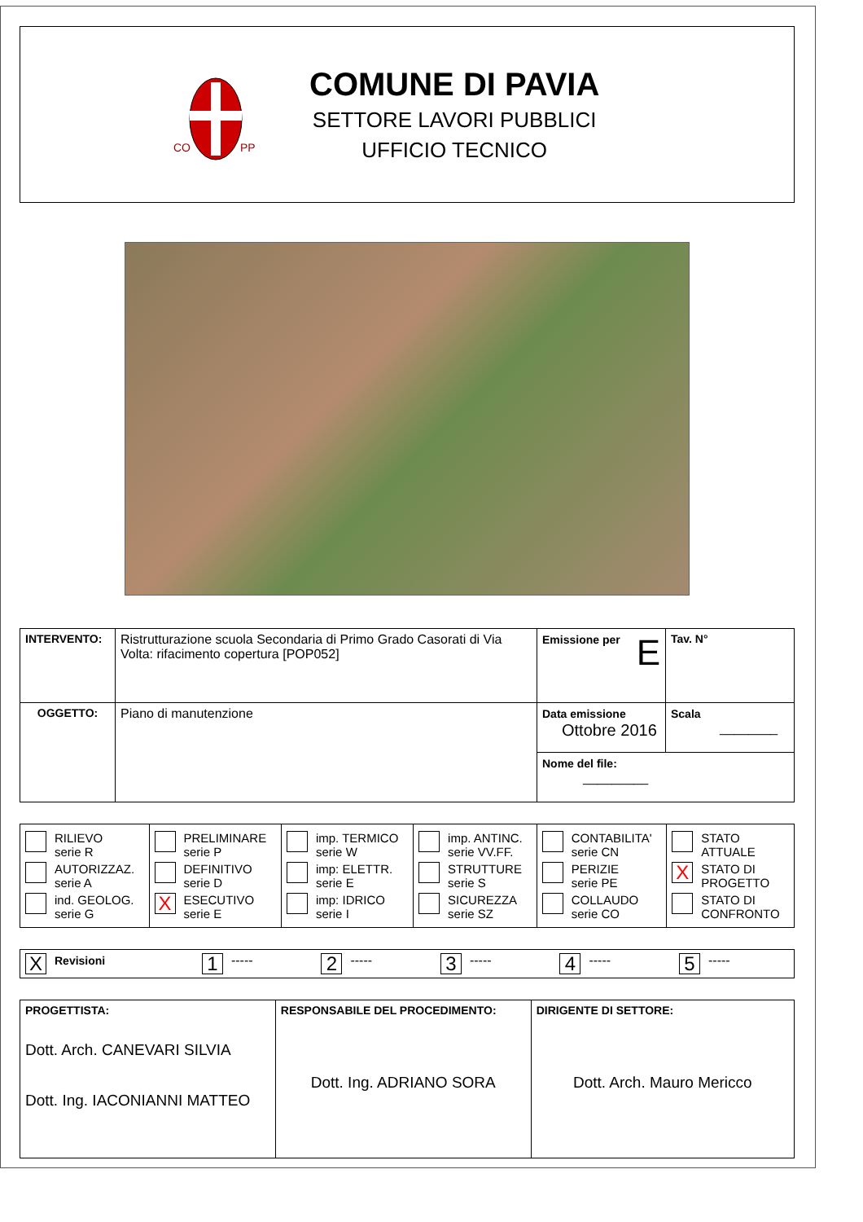CO
PP
COMUNE DI PAVIA
SETTORE LAVORI PUBBLICI
UFFICIO TECNICO
| INTERVENTO: | Ristrutturazione scuola Secondaria di Primo Grado Casorati di Via Volta: rifacimento copertura [POP052] | Emissione per E | Tav. N° |
| OGGETTO: | Piano di manutenzione | Data emissione Ottobre 2016 | Scala ________ |
| | | Nome del file: _________ | |
| RILIEVO serie R AUTORIZZAZ. serie A ind. GEOLOG. serie G | PRELIMINARE serie P DEFINITIVO serie D X ESECUTIVO serie E | imp. TERMICO serie W imp: ELETTR. serie E imp: IDRICO serie I | imp. ANTINC. serie VV.FF. STRUTTURE serie S SICUREZZA serie SZ | CONTABILITA' serie CN PERIZIE serie PE COLLAUDO serie CO | STATO ATTUALE X STATO DI PROGETTO STATO DI CONFRONTO |
| X Revisioni | 1 ----- | 2 ----- | 3 ----- | 4 ----- | 5 ----- |
| PROGETTISTA: Dott. Arch. CANEVARI SILVIA Dott. Ing. IACONIANNI MATTEO | RESPONSABILE DEL PROCEDIMENTO: Dott. Ing. ADRIANO SORA | DIRIGENTE DI SETTORE: Dott. Arch. Mauro Mericco |